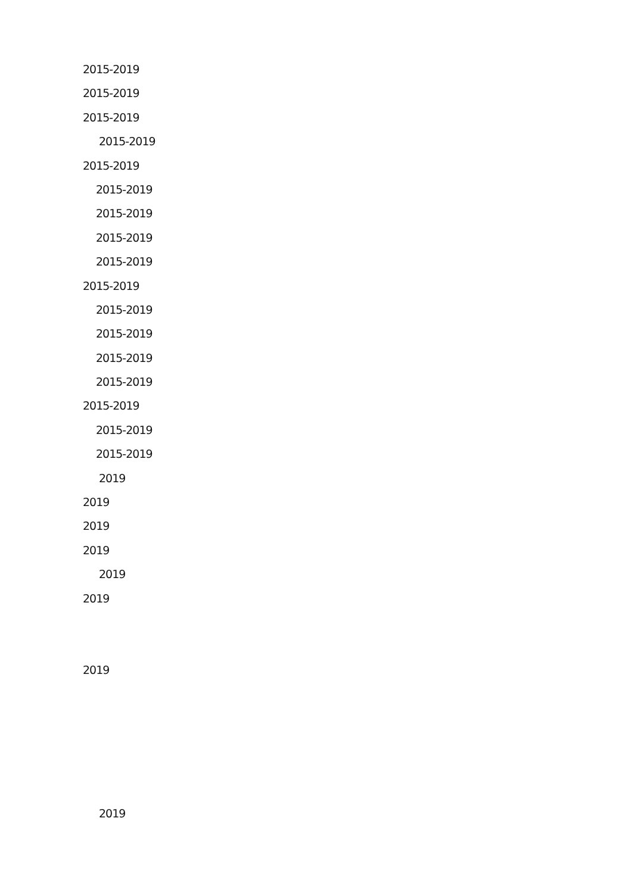2015-2019
2015-2019
2015-2019
2015-2019
2015-2019
2015-2019
2015-2019
2015-2019
2015-2019
2015-2019
2015-2019
2015-2019
2015-2019
2015-2019
2015-2019
2015-2019
2015-2019
2019
2019
2019
2019
2019
2019
2019
2019